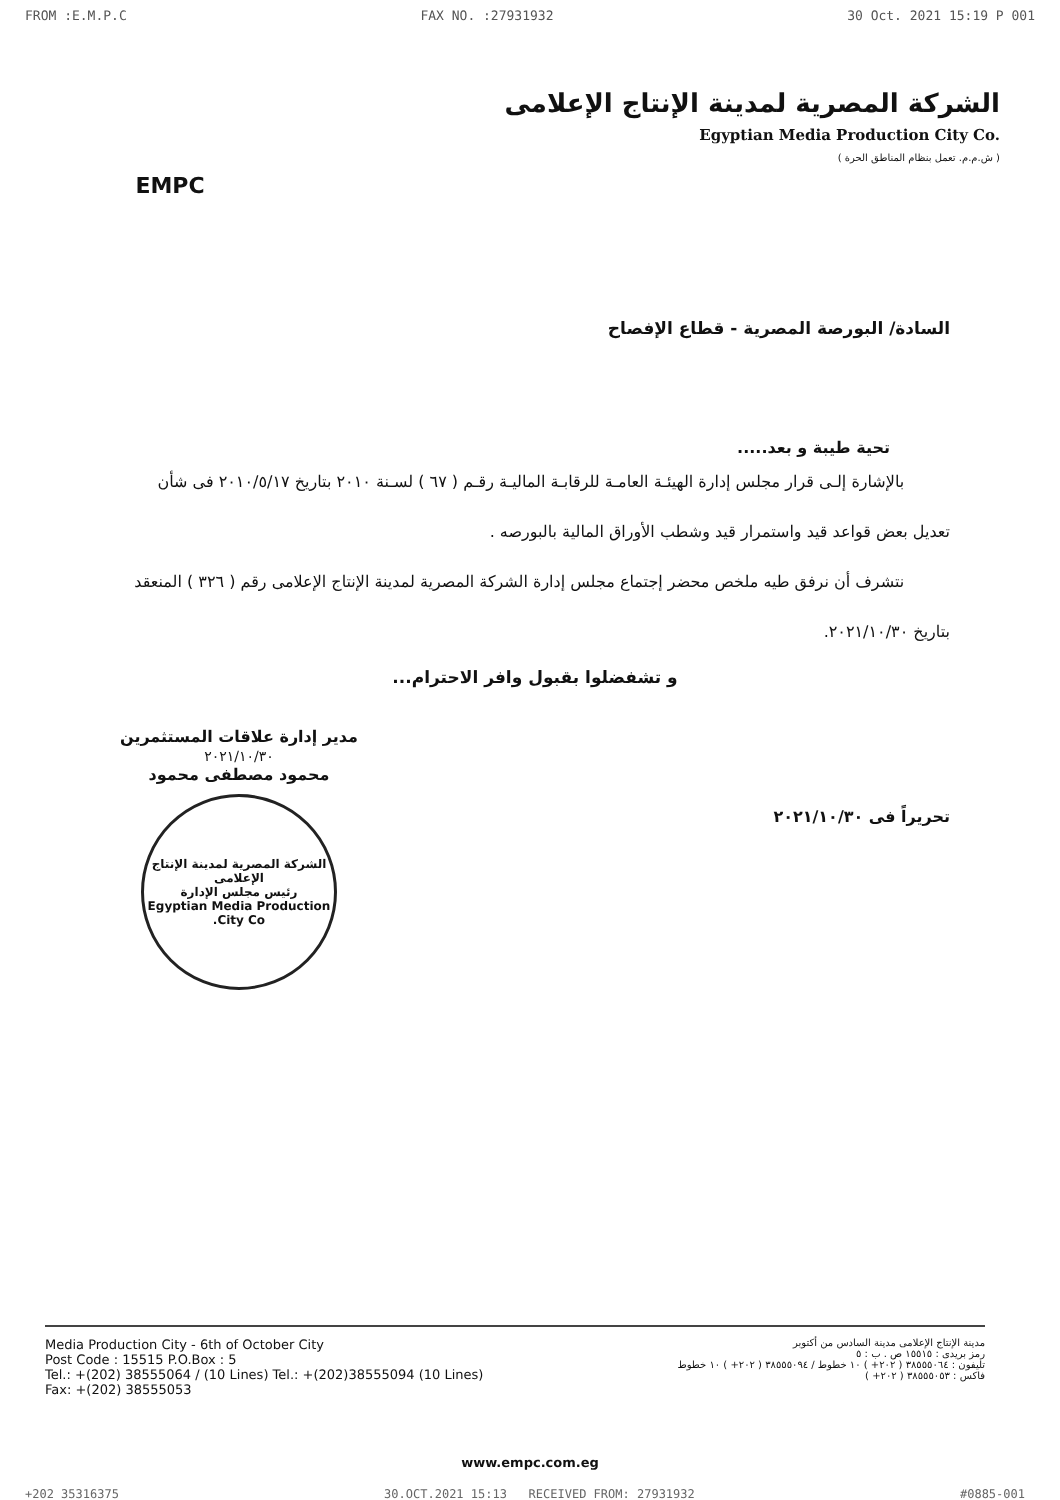FROM :E.M.P.C FAX NO. :27931932 30 Oct. 2021 15:19 P 001
EMPC
الشركة المصرية لمدينة الإنتاج الإعلامى
Egyptian Media Production City Co.
( ش.م.م. تعمل بنظام المناطق الحرة )
السادة/ البورصة المصرية - قطاع الإفصاح
تحية طيبة و بعد.....
بالإشارة إلـى قرار مجلس إدارة الهيئـة العامـة للرقابـة الماليـة رقـم ( ٦٧ ) لسـنة ٢٠١٠ بتاريخ ٢٠١٠/٥/١٧ فى شأن تعديل بعض قواعد قيد واستمرار قيد وشطب الأوراق المالية بالبورصه .
نتشرف أن نرفق طيه ملخص محضر إجتماع مجلس إدارة الشركة المصرية لمدينة الإنتاج الإعلامى رقم ( ٣٢٦ ) المنعقد بتاريخ ٢٠٢١/١٠/٣٠.
و تشفضلوا بقبول وافر الاحترام...
تحريراً فى ٢٠٢١/١٠/٣٠
مدير إدارة علاقات المستثمرين
٢٠٢١/١٠/٣٠
محمود مصطفى محمود
الشركة المصرية لمدينة الإنتاج الإعلامى
رئيس مجلس الإدارة
Egyptian Media Production City Co.
Media Production City - 6th of October City
Post Code : 15515 P.O.Box : 5
Tel.: +(202) 38555064 / (10 Lines) Tel.: +(202)38555094 (10 Lines)
Fax: +(202) 38555053
مدينة الإنتاج الإعلامى مدينة السادس من أكتوبر
رمز بريدى : ١٥٥١٥ ص . ب : ٥
تليفون : ٣٨٥٥٥٠٦٤ ( ٢٠٢+ ) ١٠ خطوط / ٣٨٥٥٥٠٩٤ ( ٢٠٢+ ) ١٠ خطوط
فاكس : ٣٨٥٥٥٠٥٣ ( ٢٠٢+ )
www.empc.com.eg
+202 35316375 30.OCT.2021 15:13 RECEIVED FROM: 27931932 #0885-001